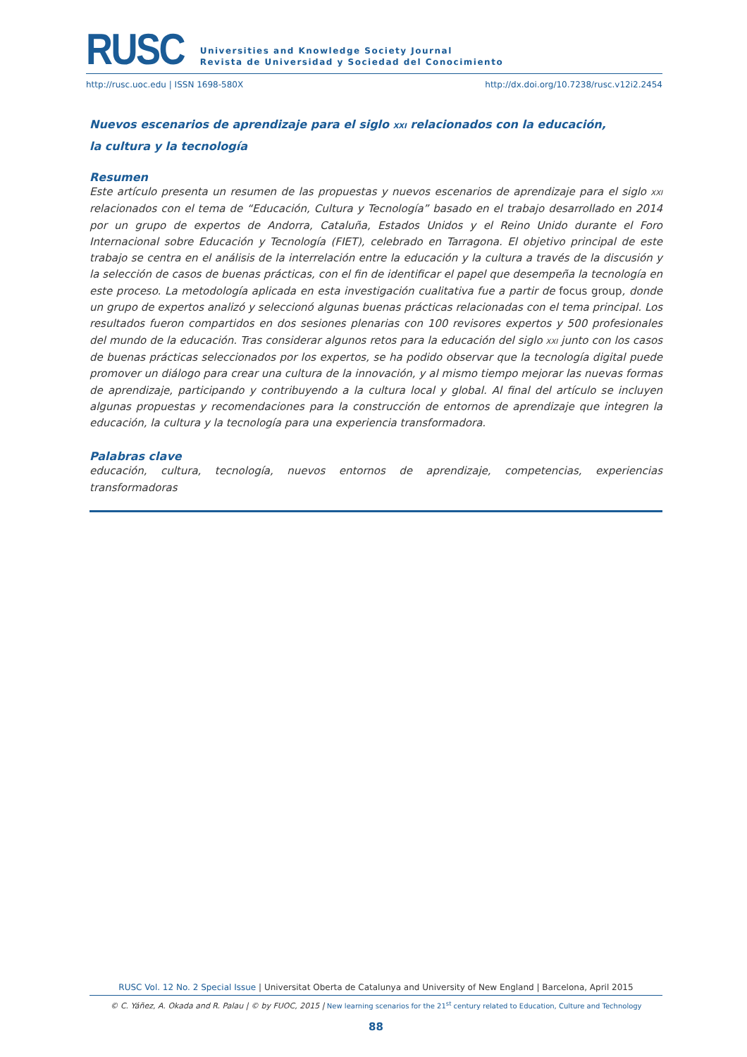RUSC
Universities and Knowledge Society Journal
Revista de Universidad y Sociedad del Conocimiento
http://rusc.uoc.edu | ISSN 1698-580X http://dx.doi.org/10.7238/rusc.v12i2.2454
Nuevos escenarios de aprendizaje para el siglo XXI relacionados con la educación,
la cultura y la tecnología
Resumen
Este artículo presenta un resumen de las propuestas y nuevos escenarios de aprendizaje para el siglo XXI relacionados con el tema de “Educación, Cultura y Tecnología” basado en el trabajo desarrollado en 2014 por un grupo de expertos de Andorra, Cataluña, Estados Unidos y el Reino Unido durante el Foro Internacional sobre Educación y Tecnología (FIET), celebrado en Tarragona. El objetivo principal de este trabajo se centra en el análisis de la interrelación entre la educación y la cultura a través de la discusión y la selección de casos de buenas prácticas, con el fin de identificar el papel que desempeña la tecnología en este proceso. La metodología aplicada en esta investigación cualitativa fue a partir de focus group, donde un grupo de expertos analizó y seleccionó algunas buenas prácticas relacionadas con el tema principal. Los resultados fueron compartidos en dos sesiones plenarias con 100 revisores expertos y 500 profesionales del mundo de la educación. Tras considerar algunos retos para la educación del siglo XXI junto con los casos de buenas prácticas seleccionados por los expertos, se ha podido observar que la tecnología digital puede promover un diálogo para crear una cultura de la innovación, y al mismo tiempo mejorar las nuevas formas de aprendizaje, participando y contribuyendo a la cultura local y global. Al final del artículo se incluyen algunas propuestas y recomendaciones para la construcción de entornos de aprendizaje que integren la educación, la cultura y la tecnología para una experiencia transformadora.
Palabras clave
educación, cultura, tecnología, nuevos entornos de aprendizaje, competencias, experiencias transformadoras
RUSC Vol. 12 No. 2 Special Issue | Universitat Oberta de Catalunya and University of New England | Barcelona, April 2015
© C. Yáñez, A. Okada and R. Palau | © by FUOC, 2015 | New learning scenarios for the 21<sup>st</sup> century related to Education, Culture and Technology
88